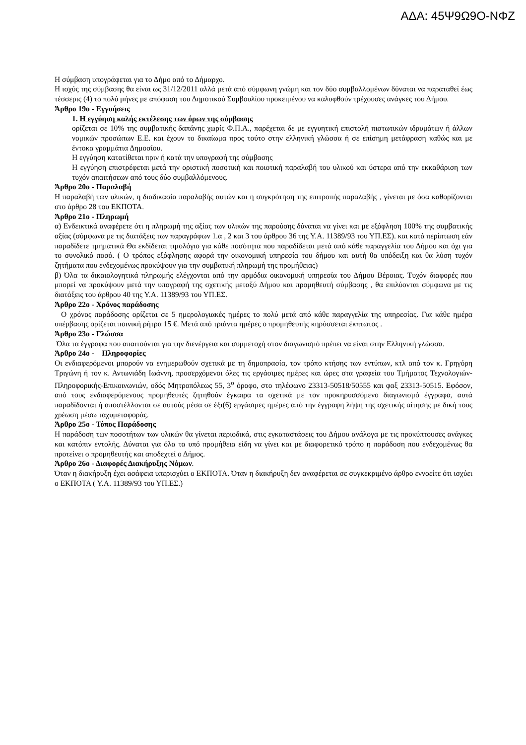ΑΔΑ: 45Ψ9Ω9Ο-ΝΦΖ
Η σύμβαση υπογράφεται για το Δήμο από το Δήμαρχο.
Η ισχύς της σύμβασης θα είναι ως 31/12/2011 αλλά μετά από σύμφωνη γνώμη και τον δύο συμβαλλομένων δύναται να παραταθεί έως τέσσερις (4) το πολύ μήνες με απόφαση του Δημοτικού Συμβουλίου προκειμένου να καλυφθούν τρέχουσες ανάγκες του Δήμου.
Άρθρο 19ο - Εγγυήσεις
1. Η εγγύηση καλής εκτέλεσης των όρων της σύμβασης
ορίζεται σε 10% της συμβατικής δαπάνης χωρίς Φ.Π.Α., παρέχεται δε με εγγυητική επιστολή πιστωτικών ιδρυμάτων ή άλλων νομικών προσώπων Ε.Ε. και έχουν το δικαίωμα προς τούτο στην ελληνική γλώσσα ή σε επίσημη μετάφραση καθώς και με έντοκα γραμμάτια Δημοσίου.
Η εγγύηση κατατίθεται πριν ή κατά την υπογραφή της σύμβασης
Η εγγύηση επιστρέφεται μετά την οριστική ποσοτική και ποιοτική παραλαβή του υλικού και ύστερα από την εκκαθάριση των τυχόν απαιτήσεων από τους δύο συμβαλλόμενους.
Άρθρο 20ο - Παραλαβή
Η παραλαβή των υλικών, η διαδικασία παραλαβής αυτών και η συγκρότηση της επιτροπής παραλαβής , γίνεται με όσα καθορίζονται στο άρθρο 28 του ΕΚΠΟΤΑ.
Άρθρο 21ο - Πληρωμή
α) Ενδεικτικά αναφέρετε ότι η πληρωμή της αξίας των υλικών της παρούσης δύναται να γίνει και με εξόφληση 100% της συμβατικής αξίας (σύμφωνα με τις διατάξεις των παραγράφων 1.α , 2 και 3 του άρθρου 36 της Υ.Α. 11389/93 του ΥΠ.ΕΣ). και κατά περίπτωση εάν παραδίδετε τμηματικά Θα εκδίδεται τιμολόγιο για κάθε ποσότητα που παραδίδεται μετά από κάθε παραγγελία του Δήμου και όχι για το συνολικό ποσό. ( Ο τρόπος εξόφλησης αφορά την οικονομική υπηρεσία του δήμου και αυτή θα υπόδειξη και θα λύση τυχόν ζητήματα που ενδεχομένως προκύψουν για την συμβατική πληρωμή της προμήθειας)
β) Όλα τα δικαιολογητικά πληρωμής ελέγχονται από την αρμόδια οικονομική υπηρεσία του Δήμου Βέροιας. Τυχόν διαφορές που μπορεί να προκύψουν μετά την υπογραφή της σχετικής μεταξύ Δήμου και προμηθευτή σύμβασης , θα επιλύονται σύμφωνα με τις διατάξεις του άρθρου 40 της Υ.Α. 11389/93 του ΥΠ.ΕΣ.
Άρθρο 22ο - Χρόνος παράδοσης
Ο χρόνος παράδοσης ορίζεται σε 5 ημερολογιακές ημέρες το πολύ μετά από κάθε παραγγελία της υπηρεσίας. Για κάθε ημέρα υπέρβασης ορίζεται ποινική ρήτρα 15 €. Μετά από τριάντα ημέρες ο προμηθευτής κηρύσσεται έκπτωτος .
Άρθρο 23ο - Γλώσσα
Όλα τα έγγραφα που απαιτούνται για την διενέργεια και συμμετοχή στον διαγωνισμό πρέπει να είναι στην Ελληνική γλώσσα.
Άρθρο 24ο - Πληροφορίες
Οι ενδιαφερόμενοι μπορούν να ενημερωθούν σχετικά με τη δημοπρασία, τον τρόπο κτήσης των εντύπων, κτλ από τον κ. Γρηγόρη Τριγώνη ή τον κ. Αντωνιάδη Ιωάννη, προσερχόμενοι όλες τις εργάσιμες ημέρες και ώρες στα γραφεία του Τμήματος Τεχνολογιών-Πληροφορικής-Επικοινωνιών, οδός Μητροπόλεως 55, 3<sup>ο</sup> όροφο, στο τηλέφωνο 23313-50518/50555 και φαξ 23313-50515. Εφόσον, από τους ενδιαφερόμενους προμηθευτές ζητηθούν έγκαιρα τα σχετικά με τον προκηρυσσόμενο διαγωνισμό έγγραφα, αυτά παραδίδονται ή αποστέλλονται σε αυτούς μέσα σε έξι(6) εργάσιμες ημέρες από την έγγραφη λήψη της σχετικής αίτησης με δική τους χρέωση μέσω ταχυμεταφοράς.
Άρθρο 25ο - Τόπος Παράδοσης
Η παράδοση των ποσοτήτων των υλικών θα γίνεται περιοδικά, στις εγκαταστάσεις του Δήμου ανάλογα με τις προκύπτουσες ανάγκες και κατόπιν εντολής. Δύναται για όλα τα υπό προμήθεια είδη να γίνει και με διαφορετικό τρόπο η παράδοση που ενδεχομένως θα προτείνει ο προμηθευτής και αποδεχτεί ο Δήμος.
Άρθρο 26ο - Διαφορές Διακήρυξης Νόμων.
Όταν η διακήρυξη έχει ασάφεια υπερισχύει ο ΕΚΠΟΤΑ. Όταν η διακήρυξη δεν αναφέρεται σε συγκεκριμένο άρθρο εννοείτε ότι ισχύει ο ΕΚΠΟΤΑ ( Υ.Α. 11389/93 του ΥΠ.ΕΣ.)